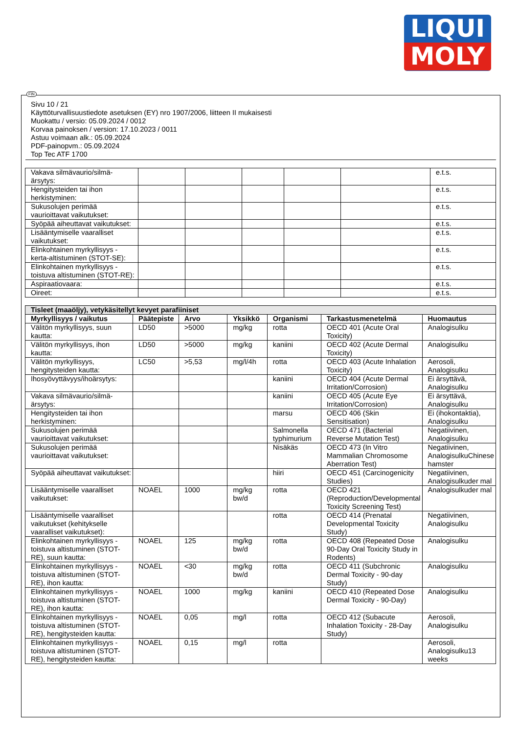LIQUI
MOLY
FIN
Sivu 10 / 21
Käyttöturvallisuustiedote asetuksen (EY) nro 1907/2006, liitteen II mukaisesti
Muokattu / versio: 05.09.2024 / 0012
Korvaa painoksen / version: 17.10.2023 / 0011
Astuu voimaan alk.: 05.09.2024
PDF-painopvm.: 05.09.2024
Top Tec ATF 1700
| Vakava silmävaurio/silmä-ärsytys: | | | | | | e.t.s. |
| Hengitysteiden tai ihon herkistyminen: | | | | | | e.t.s. |
| Sukusolujen perimää vaurioittavat vaikutukset: | | | | | | e.t.s. |
| Syöpää aiheuttavat vaikutukset: | | | | | | e.t.s. |
| Lisääntymiselle vaaralliset vaikutukset: | | | | | | e.t.s. |
| Elinkohtainen myrkyllisyys - kerta-altistuminen (STOT-SE): | | | | | | e.t.s. |
| Elinkohtainen myrkyllisyys - toistuva altistuminen (STOT-RE): | | | | | | e.t.s. |
| Aspiraatiovaara: | | | | | | e.t.s. |
| Oireet: | | | | | | e.t.s. |
| Tisleet (maaöljy), vetykäsitellyt kevyet parafiiniset | | | | | | |
| Myrkyllisyys / vaikutus | Päätepiste | Arvo | Yksikkö | Organismi | Tarkastusmenetelmä | Huomautus |
| Välitön myrkyllisyys, suun kautta: | LD50 | >5000 | mg/kg | rotta | OECD 401 (Acute Oral Toxicity) | Analogisulku |
| Välitön myrkyllisyys, ihon kautta: | LD50 | >5000 | mg/kg | kaniini | OECD 402 (Acute Dermal Toxicity) | Analogisulku |
| Välitön myrkyllisyys, hengitysteiden kautta: | LC50 | >5,53 | mg/l/4h | rotta | OECD 403 (Acute Inhalation Toxicity) | Aerosoli, Analogisulku |
| Ihosyövyttävyys/ihoärsytys: | | | | kaniini | OECD 404 (Acute Dermal Irritation/Corrosion) | Ei ärsyttävä, Analogisulku |
| Vakava silmävaurio/silmä-ärsytys: | | | | kaniini | OECD 405 (Acute Eye Irritation/Corrosion) | Ei ärsyttävä, Analogisulku |
| Hengitysteiden tai ihon herkistyminen: | | | | marsu | OECD 406 (Skin Sensitisation) | Ei (ihokontaktia), Analogisulku |
| Sukusolujen perimää vaurioittavat vaikutukset: | | | | Salmonella typhimurium | OECD 471 (Bacterial Reverse Mutation Test) | Negatiivinen, Analogisulku |
| Sukusolujen perimää vaurioittavat vaikutukset: | | | | Nisäkäs | OECD 473 (In Vitro Mammalian Chromosome Aberration Test) | Negatiivinen, AnalogisulkuChinese hamster |
| Syöpää aiheuttavat vaikutukset: | | | | hiiri | OECD 451 (Carcinogenicity Studies) | Negatiivinen, Analogisulkuder mal |
| Lisääntymiselle vaaralliset vaikutukset: | NOAEL | 1000 | mg/kg bw/d | rotta | OECD 421 (Reproduction/Developmental Toxicity Screening Test) | Analogisulkuder mal |
| Lisääntymiselle vaaralliset vaikutukset (kehitykselle vaaralliset vaikutukset): | | | | rotta | OECD 414 (Prenatal Developmental Toxicity Study) | Negatiivinen, Analogisulku |
| Elinkohtainen myrkyllisyys - toistuva altistuminen (STOT-RE), suun kautta: | NOAEL | 125 | mg/kg bw/d | rotta | OECD 408 (Repeated Dose 90-Day Oral Toxicity Study in Rodents) | Analogisulku |
| Elinkohtainen myrkyllisyys - toistuva altistuminen (STOT-RE), ihon kautta: | NOAEL | <30 | mg/kg bw/d | rotta | OECD 411 (Subchronic Dermal Toxicity - 90-day Study) | Analogisulku |
| Elinkohtainen myrkyllisyys - toistuva altistuminen (STOT-RE), ihon kautta: | NOAEL | 1000 | mg/kg | kaniini | OECD 410 (Repeated Dose Dermal Toxicity - 90-Day) | Analogisulku |
| Elinkohtainen myrkyllisyys - toistuva altistuminen (STOT-RE), hengitysteiden kautta: | NOAEL | 0,05 | mg/l | rotta | OECD 412 (Subacute Inhalation Toxicity - 28-Day Study) | Aerosoli, Analogisulku |
| Elinkohtainen myrkyllisyys - toistuva altistuminen (STOT-RE), hengitysteiden kautta: | NOAEL | 0,15 | mg/l | rotta | | Aerosoli, Analogisulku13 weeks |